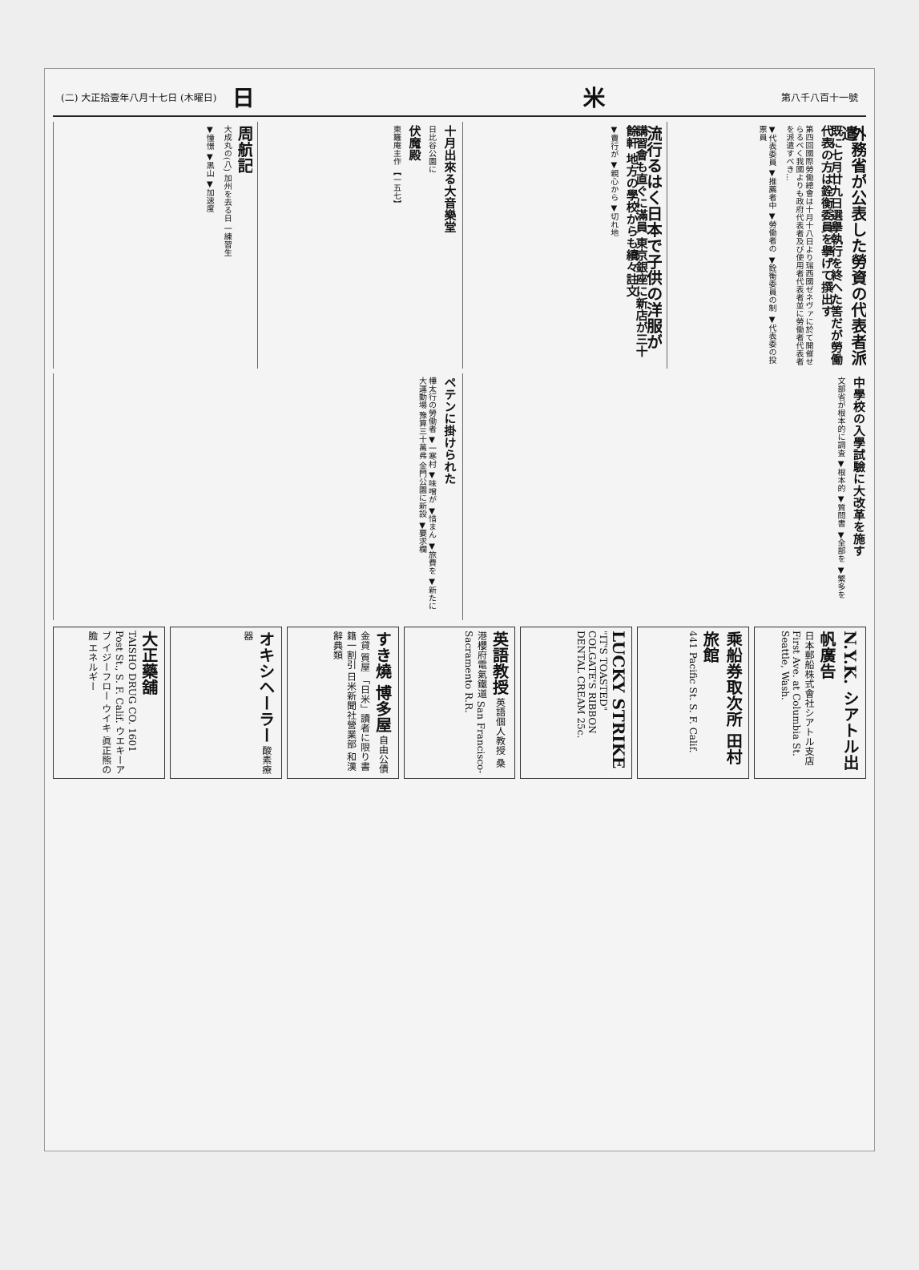(二) 大正拾壹年八月十七日 (木曜日) 日 米 第八千八百十一號
外務省が公表した勞資の代表者派遣
既に七月廿九日選擧執行を終へた筈だが勞働代表の方は銓衡委員を擧げて撰出す
第四回國際勞働總會は十月十八日より瑞西國ゼネヴァに於て開催せらるべく我國よりも政府代表者及び使用者代表者並に勞働者代表者を派遣すべき…
▼代表委員 ▼推薦者中 ▼勞働者の ▼銓衡委員の制 ▼代表委の投票員
流行るはく日本で子供の洋服が
講習會も直ぐに滿員 東京銀座に新店が三十餘軒 地方の學校からも續々註文
▼賣行が ▼親心から ▼切れ地
十月出來る大音樂堂
日比谷公園に
伏魔殿
東籬庵主作 【一五七】
周航記
大成丸の(八) 加州を去る日 一練習生
▼憧憬 ▼黑山 ▼加速度
中學校の入學試驗に大改革を施す
文部省が根本的に調査 ▼根本的 ▼質問書 ▼全部を ▼繁多を
ペテンに掛けられた
樺太行の勞働者 ▼一寒村 ▼味噌が ▼惜まん ▼旅費を ▼新たに大運動場 豫算三十萬弗 金門公園に新設 ▼要求欄
N.Y.K. シアトル出帆廣告
日本郵船株式會社シアトル支店 First Ave. at Columbia St. Seattle, Wash.
乘船券取次所 田村旅館
441 Pacific St. S. F. Calif.
LUCKY STRIKE "IT'S TOASTED"
COLGATE'S RIBBON DENTAL CREAM 25c.
英語教授 英語個人教授 桑港櫻府電氣鐵道 San Francisco-Sacramento R.R.
すき燒 博多屋 自由公債 金貸 質屋 「日米」讀者に限り書籍一割引 日米新聞社營業部 和漢辭典類
オキシヘーラー 酸素療器
大正藥舖
TAISHO DRUG CO. 1601 Post St., S. F. Calif. ウエキーアブ イジーフロー ウイキ 眞正熊の膽 エネルギー